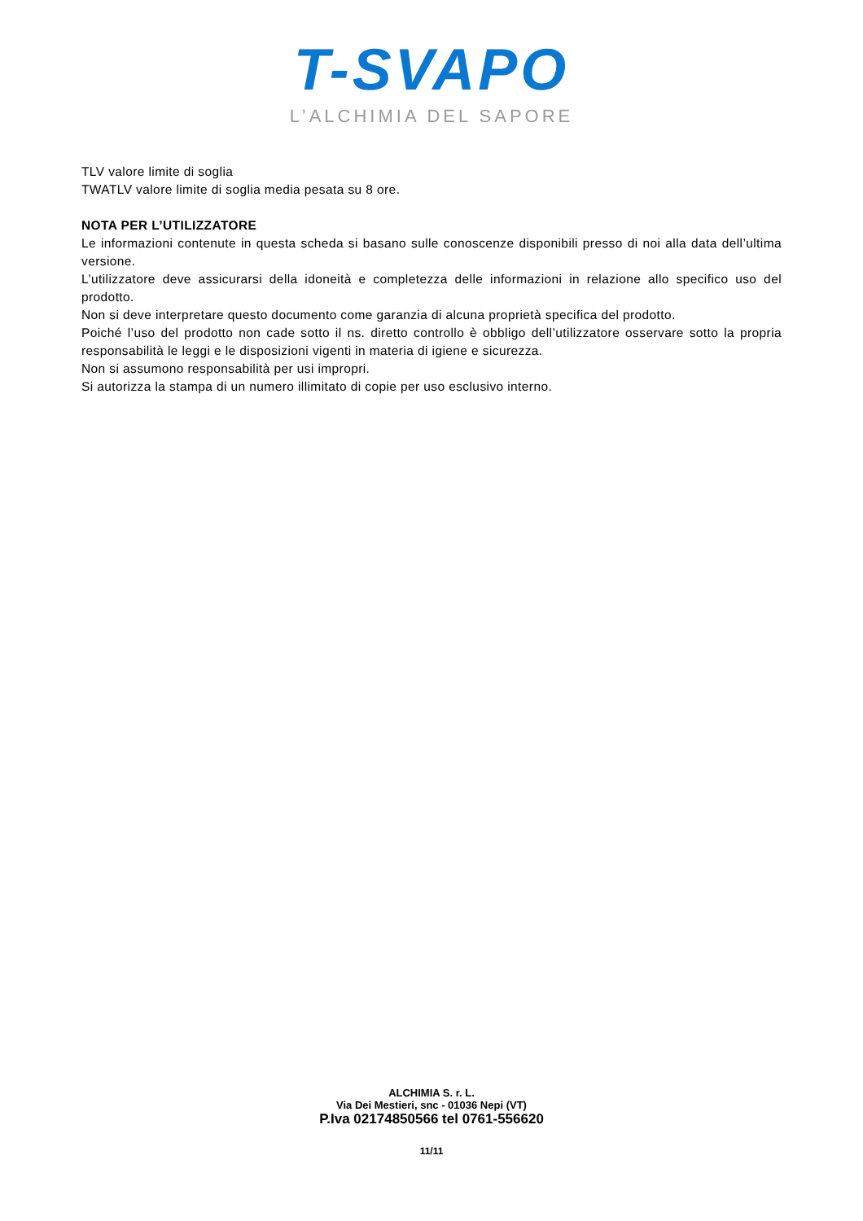T-SVAPO
L’ALCHIMIA DEL SAPORE
TLV valore limite di soglia
TWATLV valore limite di soglia media pesata su 8 ore.
NOTA PER L’UTILIZZATORE
Le informazioni contenute in questa scheda si basano sulle conoscenze disponibili presso di noi alla data dell’ultima versione.
L’utilizzatore deve assicurarsi della idoneità e completezza delle informazioni in relazione allo specifico uso del prodotto.
Non si deve interpretare questo documento come garanzia di alcuna proprietà specifica del prodotto.
Poiché l’uso del prodotto non cade sotto il ns. diretto controllo è obbligo dell’utilizzatore osservare sotto la propria responsabilità le leggi e le disposizioni vigenti in materia di igiene e sicurezza.
Non si assumono responsabilità per usi impropri.
Si autorizza la stampa di un numero illimitato di copie per uso esclusivo interno.
ALCHIMIA S. r. L.
Via Dei Mestieri, snc - 01036 Nepi (VT)
P.Iva 02174850566 tel 0761-556620
11/11